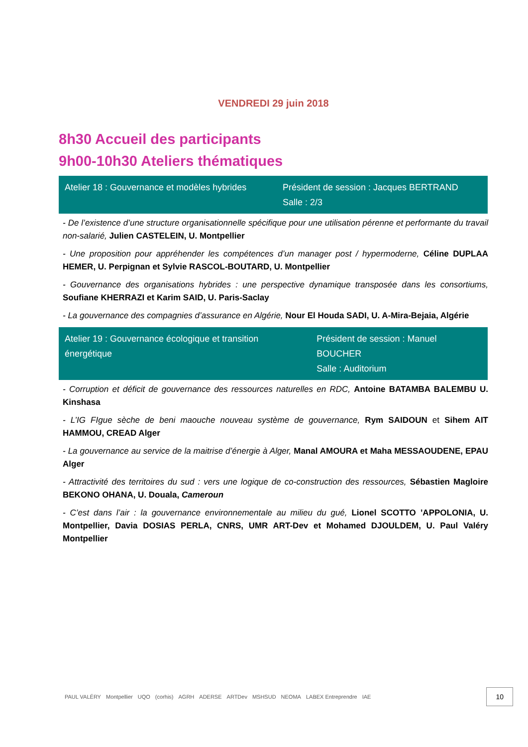VENDREDI 29 juin 2018
8h30 Accueil des participants
9h00-10h30 Ateliers thématiques
| Atelier 18 : Gouvernance et modèles hybrides | Président de session : Jacques BERTRAND Salle : 2/3 |
- De l’existence d’une structure organisationnelle spécifique pour une utilisation pérenne et performante du travail non-salarié, Julien CASTELEIN, U. Montpellier
- Une proposition pour appréhender les compétences d’un manager post / hypermoderne, Céline DUPLAA HEMER, U. Perpignan et Sylvie RASCOL-BOUTARD, U. Montpellier
- Gouvernance des organisations hybrides : une perspective dynamique transposée dans les consortiums, Soufiane KHERRAZI et Karim SAID, U. Paris-Saclay
- La gouvernance des compagnies d’assurance en Algérie, Nour El Houda SADI, U. A-Mira-Bejaia, Algérie
| Atelier 19 : Gouvernance écologique et transition énergétique | Président de session : Manuel BOUCHER Salle : Auditorium |
- Corruption et déficit de gouvernance des ressources naturelles en RDC, Antoine BATAMBA BALEMBU U. Kinshasa
- L’IG FIgue sèche de beni maouche nouveau système de gouvernance, Rym SAIDOUN et Sihem AIT HAMMOU, CREAD Alger
- La gouvernance au service de la maitrise d’énergie à Alger, Manal AMOURA et Maha MESSAOUDENE, EPAU Alger
- Attractivité des territoires du sud : vers une logique de co-construction des ressources, Sébastien Magloire BEKONO OHANA, U. Douala, Cameroun
- C’est dans l’air : la gouvernance environnementale au milieu du gué, Lionel SCOTTO ’APPOLONIA, U. Montpellier, Davia DOSIAS PERLA, CNRS, UMR ART-Dev et Mohamed DJOULDEM, U. Paul Valéry Montpellier
PAUL VALÉRY Montpellier UQO (corhis) AGRH ADERSE ARTDev MSHSUD NEOMA LABEX Entreprendre IAE 10